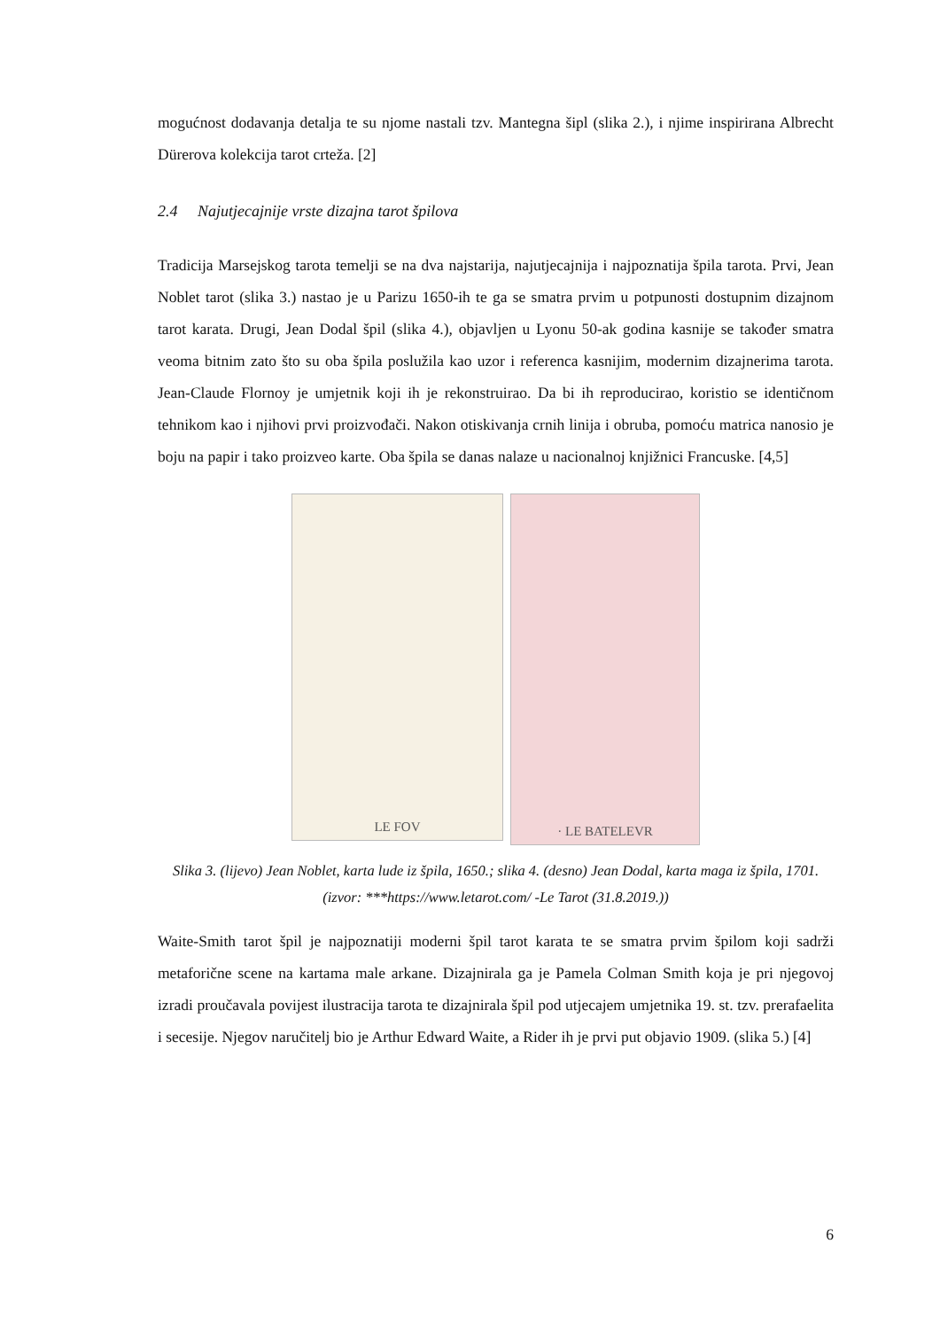mogućnost dodavanja detalja te su njome nastali tzv. Mantegna šipl (slika 2.), i njime inspirirana Albrecht Dürerova kolekcija tarot crteža. [2]
2.4 Najutjecajnije vrste dizajna tarot špilova
Tradicija Marsejskog tarota temelji se na dva najstarija, najutjecajnija i najpoznatija špila tarota. Prvi, Jean Noblet tarot (slika 3.) nastao je u Parizu 1650-ih te ga se smatra prvim u potpunosti dostupnim dizajnom tarot karata. Drugi, Jean Dodal špil (slika 4.), objavljen u Lyonu 50-ak godina kasnije se također smatra veoma bitnim zato što su oba špila poslužila kao uzor i referenca kasnijim, modernim dizajnerima tarota. Jean-Claude Flornoy je umjetnik koji ih je rekonstruirao. Da bi ih reproducirao, koristio se identičnom tehnikom kao i njihovi prvi proizvođači. Nakon otiskivanja crnih linija i obruba, pomoću matrica nanosio je boju na papir i tako proizveo karte. Oba špila se danas nalaze u nacionalnoj knjižnici Francuske. [4,5]
LE FOV
· LE BATELEVR
Slika 3. (lijevo) Jean Noblet, karta lude iz špila, 1650.; slika 4. (desno) Jean Dodal, karta maga iz špila, 1701. (izvor: ***https://www.letarot.com/ -Le Tarot (31.8.2019.))
Waite-Smith tarot špil je najpoznatiji moderni špil tarot karata te se smatra prvim špilom koji sadrži metaforične scene na kartama male arkane. Dizajnirala ga je Pamela Colman Smith koja je pri njegovoj izradi proučavala povijest ilustracija tarota te dizajnirala špil pod utjecajem umjetnika 19. st. tzv. prerafaelita i secesije. Njegov naručitelj bio je Arthur Edward Waite, a Rider ih je prvi put objavio 1909. (slika 5.) [4]
6